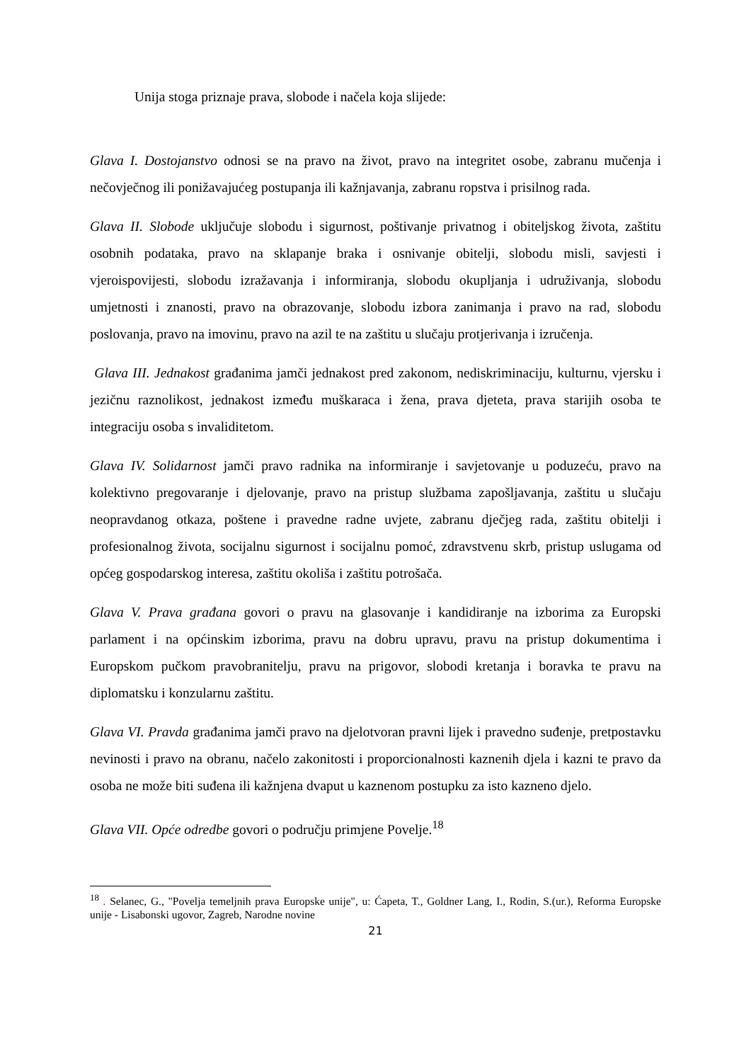Unija stoga priznaje prava, slobode i načela koja slijede:
Glava I. Dostojanstvo odnosi se na pravo na život, pravo na integritet osobe, zabranu mučenja i nečovječnog ili ponižavajućeg postupanja ili kažnjavanja, zabranu ropstva i prisilnog rada.
Glava II. Slobode uključuje slobodu i sigurnost, poštivanje privatnog i obiteljskog života, zaštitu osobnih podataka, pravo na sklapanje braka i osnivanje obitelji, slobodu misli, savjesti i vjeroispovijesti, slobodu izražavanja i informiranja, slobodu okupljanja i udruživanja, slobodu umjetnosti i znanosti, pravo na obrazovanje, slobodu izbora zanimanja i pravo na rad, slobodu poslovanja, pravo na imovinu, pravo na azil te na zaštitu u slučaju protjerivanja i izručenja.
Glava III. Jednakost građanima jamči jednakost pred zakonom, nediskriminaciju, kulturnu, vjersku i jezičnu raznolikost, jednakost između muškaraca i žena, prava djeteta, prava starijih osoba te integraciju osoba s invaliditetom.
Glava IV. Solidarnost jamči pravo radnika na informiranje i savjetovanje u poduzeću, pravo na kolektivno pregovaranje i djelovanje, pravo na pristup službama zapošljavanja, zaštitu u slučaju neopravdanog otkaza, poštene i pravedne radne uvjete, zabranu dječjeg rada, zaštitu obitelji i profesionalnog života, socijalnu sigurnost i socijalnu pomoć, zdravstvenu skrb, pristup uslugama od općeg gospodarskog interesa, zaštitu okoliša i zaštitu potrošača.
Glava V. Prava građana govori o pravu na glasovanje i kandidiranje na izborima za Europski parlament i na općinskim izborima, pravu na dobru upravu, pravu na pristup dokumentima i Europskom pučkom pravobranitelju, pravu na prigovor, slobodi kretanja i boravka te pravu na diplomatsku i konzularnu zaštitu.
Glava VI. Pravda građanima jamči pravo na djelotvoran pravni lijek i pravedno suđenje, pretpostavku nevinosti i pravo na obranu, načelo zakonitosti i proporcionalnosti kaznenih djela i kazni te pravo da osoba ne može biti suđena ili kažnjena dvaput u kaznenom postupku za isto kazneno djelo.
Glava VII. Opće odredbe govori o području primjene Povelje.<sup>18</sup>
<sup>18</sup> . Selanec, G., "Povelja temeljnih prava Europske unije", u: Ćapeta, T., Goldner Lang, I., Rodin, S.(ur.), Reforma Europske unije - Lisabonski ugovor, Zagreb, Narodne novine
21